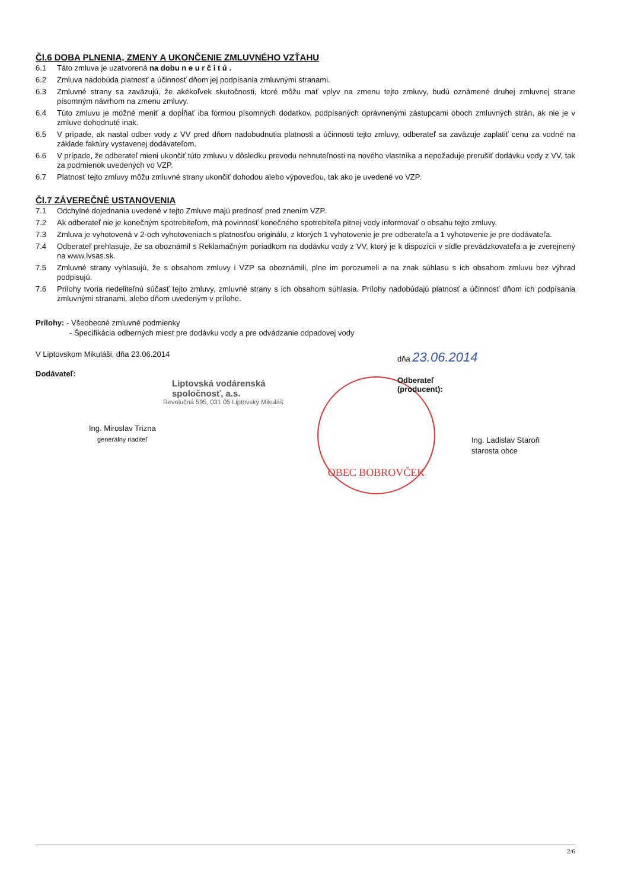OBEC BOBROVČEK
Čl.6 DOBA PLNENIA, ZMENY A UKONČENIE ZMLUVNÉHO VZŤAHU
6.1 Táto zmluva je uzatvorená na dobu n e u r č i t ú .
6.2 Zmluva nadobúda platnosť a účinnosť dňom jej podpísania zmluvnými stranami.
6.3 Zmluvné strany sa zaväzujú, že akékoľvek skutočnosti, ktoré môžu mať vplyv na zmenu tejto zmluvy, budú oznámené druhej zmluvnej strane písomným návrhom na zmenu zmluvy.
6.4 Túto zmluvu je možné meniť a dopĺňať iba formou písomných dodatkov, podpísaných oprávnenými zástupcami oboch zmluvných strán, ak nie je v zmluve dohodnuté inak.
6.5 V prípade, ak nastal odber vody z VV pred dňom nadobudnutia platnosti a účinnosti tejto zmluvy, odberateľ sa zaväzuje zaplatiť cenu za vodné na základe faktúry vystavenej dodávateľom.
6.6 V prípade, že odberateľ mieni ukončiť túto zmluvu v dôsledku prevodu nehnuteľnosti na nového vlastníka a nepožaduje prerušiť dodávku vody z VV, tak za podmienok uvedených vo VZP.
6.7 Platnosť tejto zmluvy môžu zmluvné strany ukončiť dohodou alebo výpoveďou, tak ako je uvedené vo VZP.
Čl.7 ZÁVEREČNÉ USTANOVENIA
7.1 Odchylné dojednania uvedené v tejto Zmluve majú prednosť pred znením VZP.
7.2 Ak odberateľ nie je konečným spotrebiteľom, má povinnosť konečného spotrebiteľa pitnej vody informovať o obsahu tejto zmluvy.
7.3 Zmluva je vyhotovená v 2-och vyhotoveniach s platnosťou originálu, z ktorých 1 vyhotovenie je pre odberateľa a 1 vyhotovenie je pre dodávateľa.
7.4 Odberateľ prehlasuje, že sa oboznámil s Reklamačným poriadkom na dodávku vody z VV, ktorý je k dispozícii v sídle prevádzkovateľa a je zverejnený na www.lvsas.sk.
7.5 Zmluvné strany vyhlasujú, že s obsahom zmluvy i VZP sa oboznámili, plne im porozumeli a na znak súhlasu s ich obsahom zmluvu bez výhrad podpisujú.
7.6 Prílohy tvoria nedeliteľnú súčasť tejto zmluvy, zmluvné strany s ich obsahom súhlasia. Prílohy nadobúdajú platnosť a účinnosť dňom ich podpísania zmluvnými stranami, alebo dňom uvedeným v prílohe.
Prílohy: - Všeobecné zmluvné podmienky
- Špecifikácia odberných miest pre dodávku vody a pre odvádzanie odpadovej vody
V Liptovskom Mikuláši, dňa 23.06.2014
Dodávateľ:
Liptovská vodárenská spoločnosť, a.s.
Revolučná 595, 031 05 Liptovský Mikuláš
Ing. Miroslav Trizna
generálny riaditeľ
dňa 23.06.2014
Odberateľ
(producent):
Ing. Ladislav Staroň
starosta obce
2/6